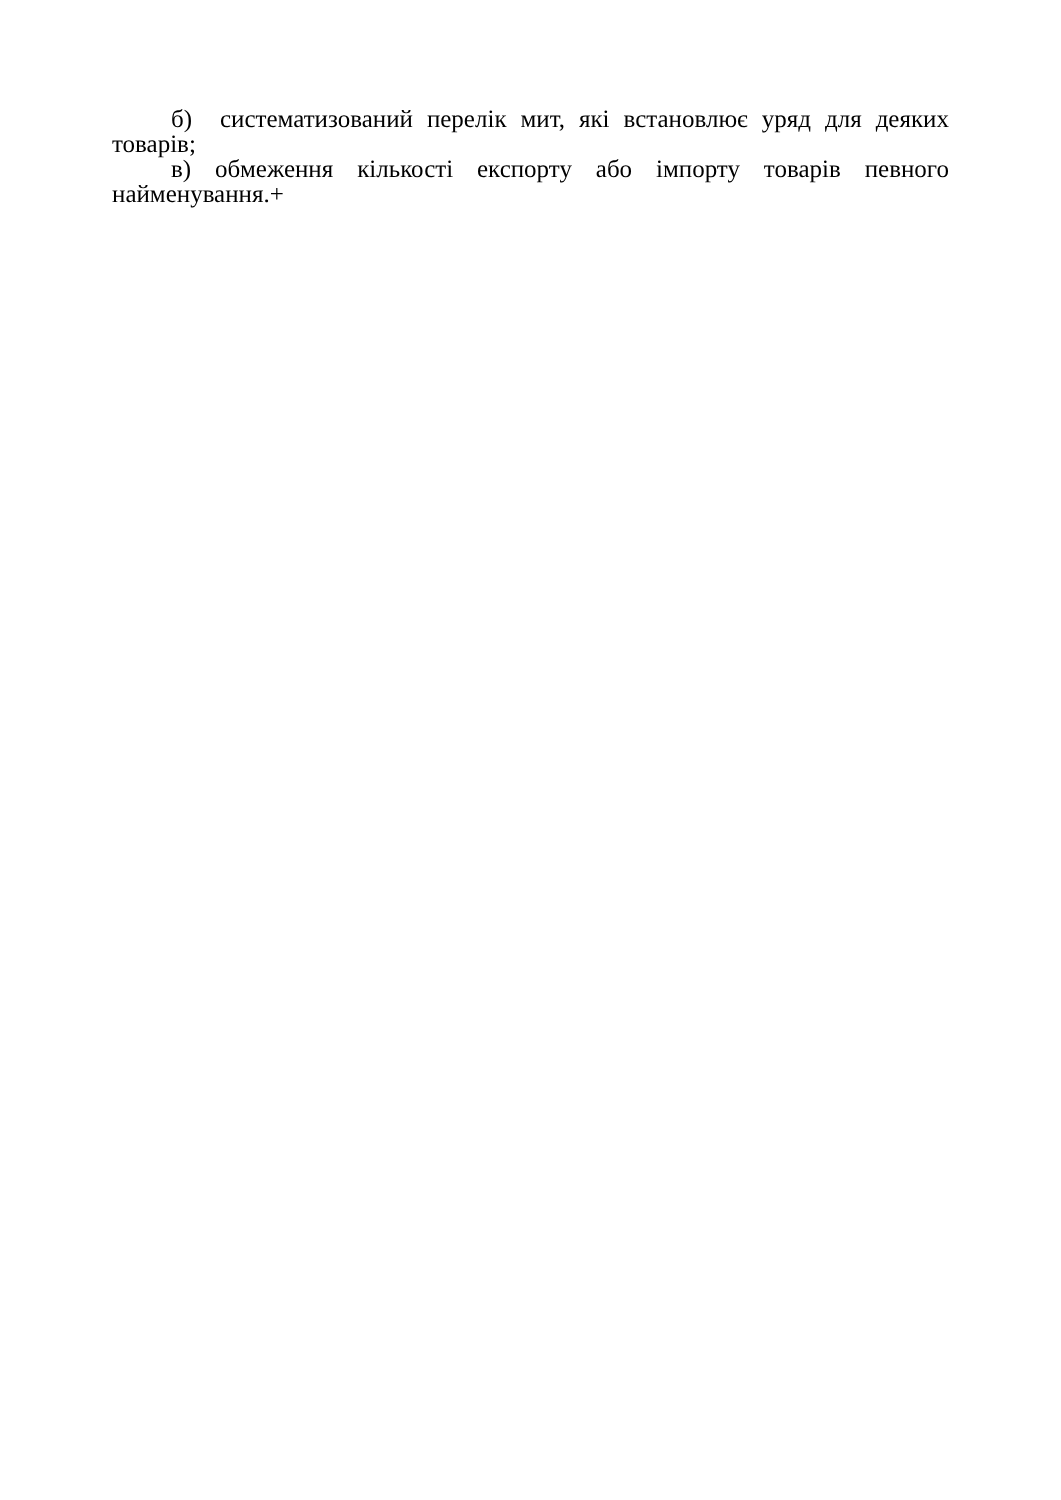б) систематизований перелік мит, які встановлює уряд для деяких товарів;
в) обмеження кількості експорту або імпорту товарів певного найменування.+